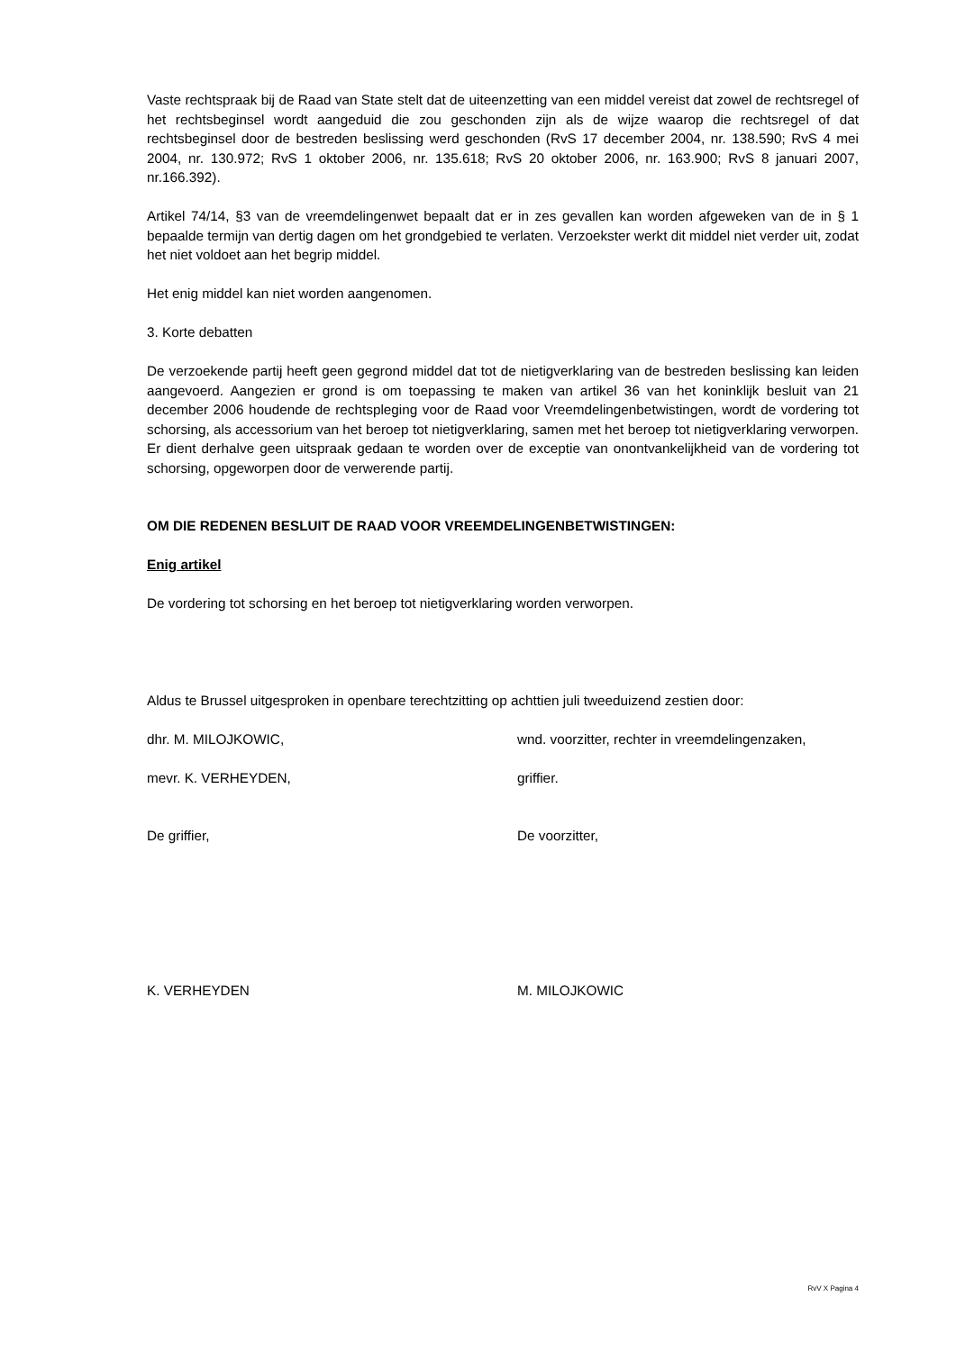Vaste rechtspraak bij de Raad van State stelt dat de uiteenzetting van een middel vereist dat zowel de rechtsregel of het rechtsbeginsel wordt aangeduid die zou geschonden zijn als de wijze waarop die rechtsregel of dat rechtsbeginsel door de bestreden beslissing werd geschonden (RvS 17 december 2004, nr. 138.590; RvS 4 mei 2004, nr. 130.972; RvS 1 oktober 2006, nr. 135.618; RvS 20 oktober 2006, nr. 163.900; RvS 8 januari 2007, nr.166.392).
Artikel 74/14, §3 van de vreemdelingenwet bepaalt dat er in zes gevallen kan worden afgeweken van de in § 1 bepaalde termijn van dertig dagen om het grondgebied te verlaten. Verzoekster werkt dit middel niet verder uit, zodat het niet voldoet aan het begrip middel.
Het enig middel kan niet worden aangenomen.
3. Korte debatten
De verzoekende partij heeft geen gegrond middel dat tot de nietigverklaring van de bestreden beslissing kan leiden aangevoerd. Aangezien er grond is om toepassing te maken van artikel 36 van het koninklijk besluit van 21 december 2006 houdende de rechtspleging voor de Raad voor Vreemdelingenbetwistingen, wordt de vordering tot schorsing, als accessorium van het beroep tot nietigverklaring, samen met het beroep tot nietigverklaring verworpen. Er dient derhalve geen uitspraak gedaan te worden over de exceptie van onontvankelijkheid van de vordering tot schorsing, opgeworpen door de verwerende partij.
OM DIE REDENEN BESLUIT DE RAAD VOOR VREEMDELINGENBETWISTINGEN:
Enig artikel
De vordering tot schorsing en het beroep tot nietigverklaring worden verworpen.
Aldus te Brussel uitgesproken in openbare terechtzitting op achttien juli tweeduizend zestien door:
dhr. M. MILOJKOWIC, wnd. voorzitter, rechter in vreemdelingenzaken,
mevr. K. VERHEYDEN, griffier.
De griffier, De voorzitter,
K. VERHEYDEN M. MILOJKOWIC
RvV X Pagina 4